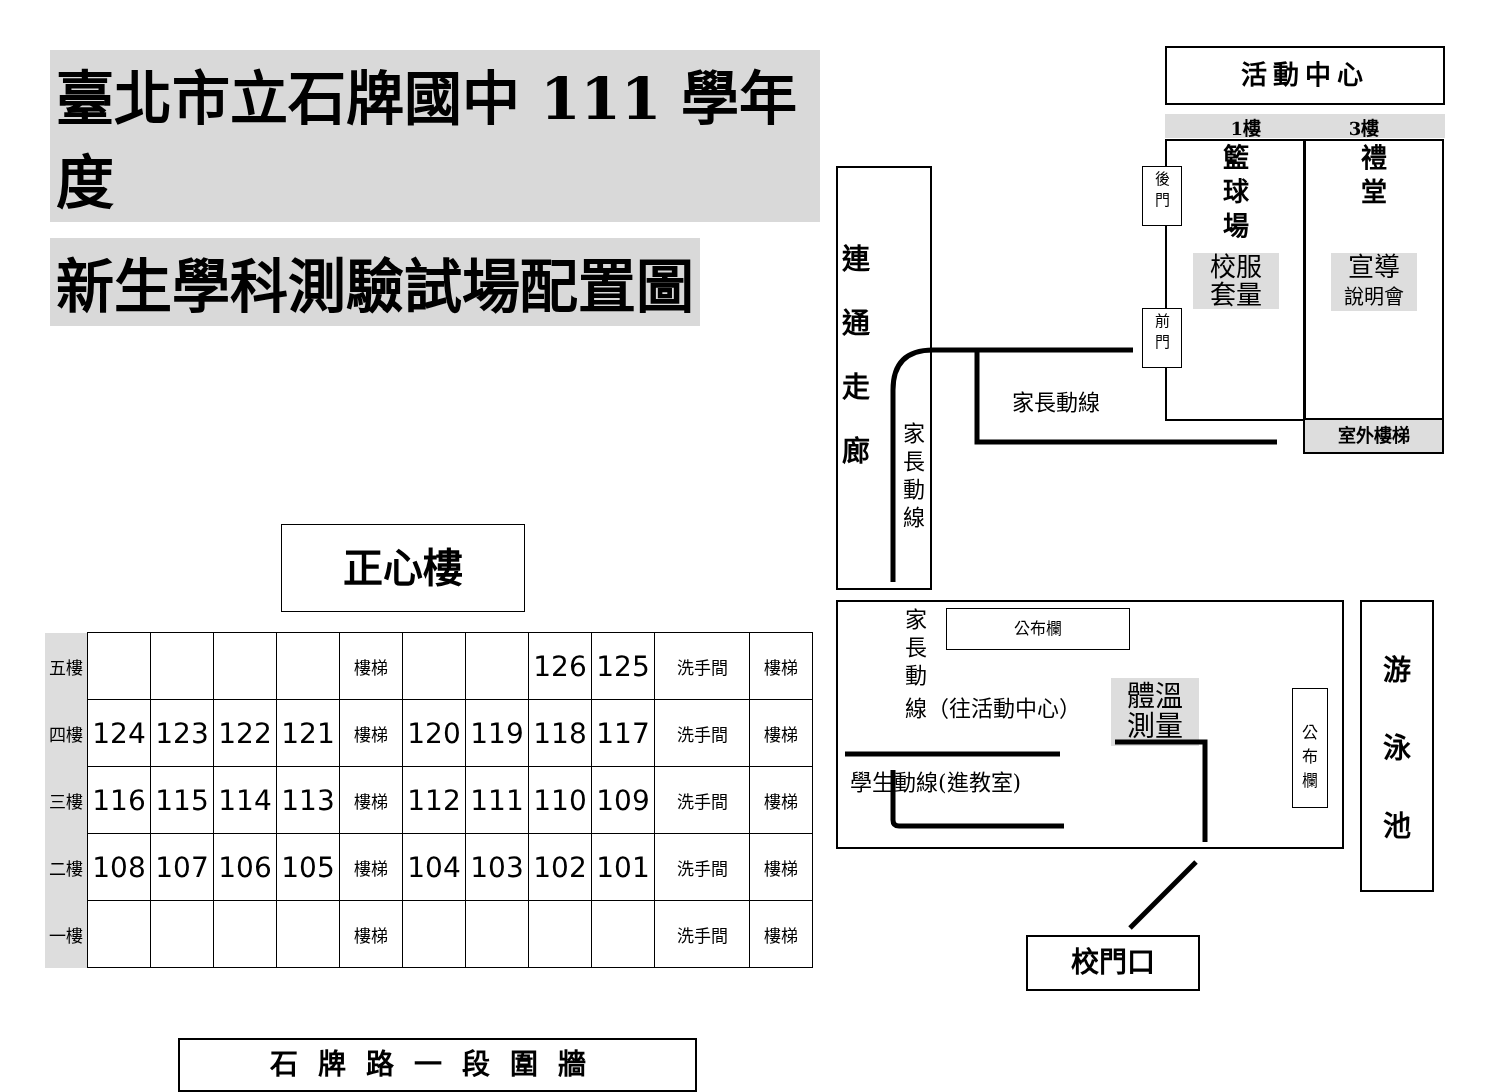臺北市立石牌國中 111 學年度
新生學科測驗試場配置圖
正心樓
| 五樓 | | | | | 樓梯 | | | 126 | 125 | 洗手間 | 樓梯 |
| 四樓 | 124 | 123 | 122 | 121 | 樓梯 | 120 | 119 | 118 | 117 | 洗手間 | 樓梯 |
| 三樓 | 116 | 115 | 114 | 113 | 樓梯 | 112 | 111 | 110 | 109 | 洗手間 | 樓梯 |
| 二樓 | 108 | 107 | 106 | 105 | 樓梯 | 104 | 103 | 102 | 101 | 洗手間 | 樓梯 |
| 一樓 | | | | | 樓梯 | | | | | 洗手間 | 樓梯 |
石牌路一段圍牆
活動中心
1樓 3樓
籃
球
場
校服
套量
禮
堂
宣導
說明會
室外樓梯
後
門
前
門
連
通
走
廊
家長動線
家長動線
公布欄
家
長
動
線（往活動中心）
體溫
測量
學生動線(進教室)
公
布
欄
游
泳
池
校門口